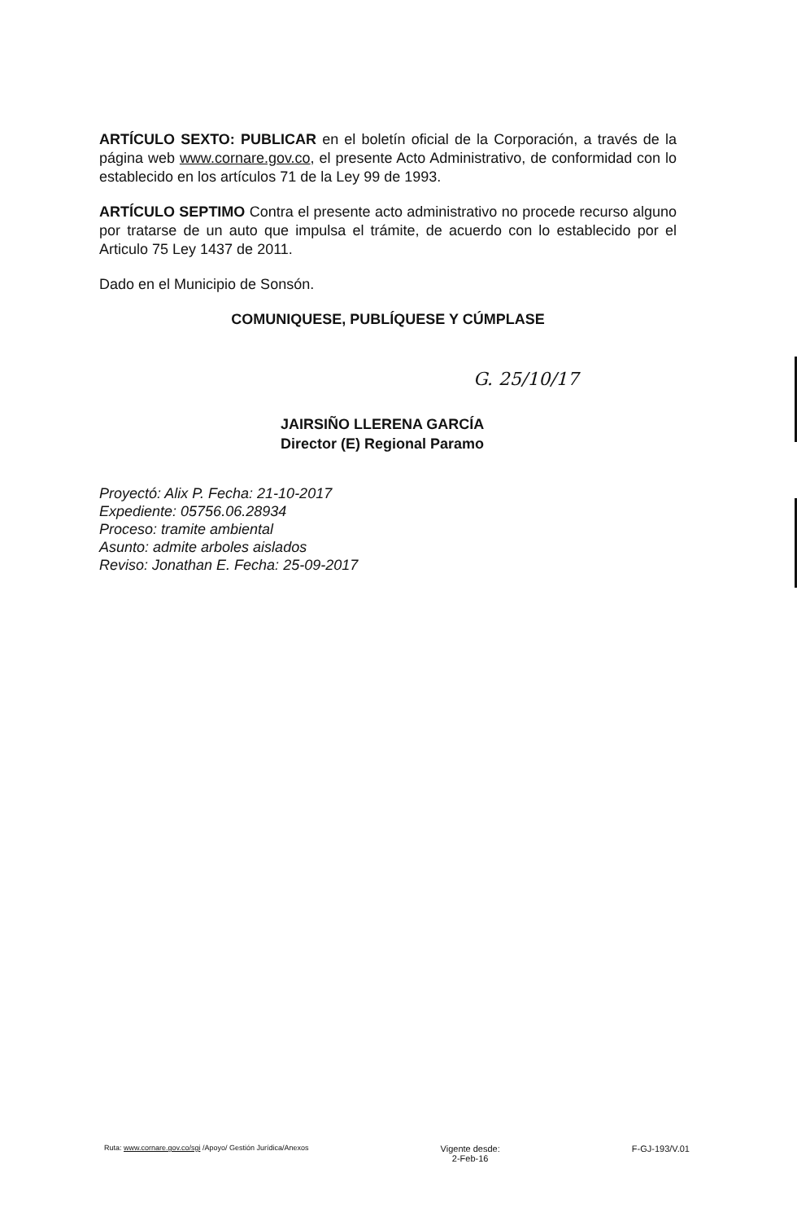ARTÍCULO SEXTO: PUBLICAR en el boletín oficial de la Corporación, a través de la página web www.cornare.gov.co, el presente Acto Administrativo, de conformidad con lo establecido en los artículos 71 de la Ley 99 de 1993.
ARTÍCULO SEPTIMO Contra el presente acto administrativo no procede recurso alguno por tratarse de un auto que impulsa el trámite, de acuerdo con lo establecido por el Articulo 75 Ley 1437 de 2011.
Dado en el Municipio de Sonsón.
COMUNIQUESE, PUBLÍQUESE Y CÚMPLASE
G. 25/10/17
JAIRSIÑO LLERENA GARCÍA
Director (E) Regional Paramo
Proyectó: Alix P. Fecha: 21-10-2017
Expediente: 05756.06.28934
Proceso: tramite ambiental
Asunto: admite arboles aislados
Reviso: Jonathan E. Fecha: 25-09-2017
Ruta: www.cornare.gov.co/sgi /Apoyo/ Gestión Jurídica/Anexos
Vigente desde:
2-Feb-16
F-GJ-193/V.01